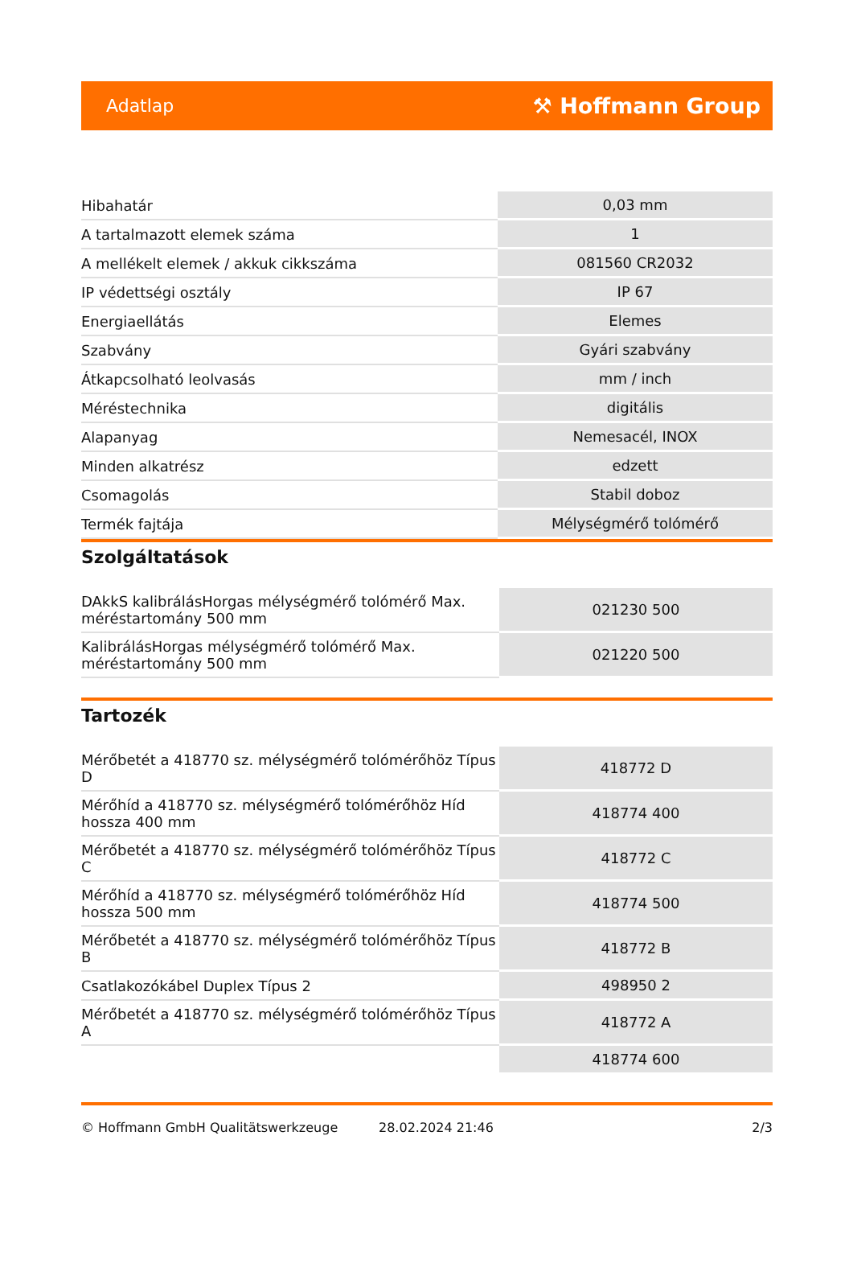Adatlap ⚒ Hoffmann Group
| Hibahatár | 0,03 mm |
| A tartalmazott elemek száma | 1 |
| A mellékelt elemek / akkuk cikkszáma | 081560 CR2032 |
| IP védettségi osztály | IP 67 |
| Energiaellátás | Elemes |
| Szabvány | Gyári szabvány |
| Átkapcsolható leolvasás | mm / inch |
| Méréstechnika | digitális |
| Alapanyag | Nemesacél, INOX |
| Minden alkatrész | edzett |
| Csomagolás | Stabil doboz |
| Termék fajtája | Mélységmérő tolómérő |
Szolgáltatások
| DAkkS kalibrálásHorgas mélységmérő tolómérő Max. méréstartomány 500 mm | 021230 500 |
| KalibrálásHorgas mélységmérő tolómérő Max. méréstartomány 500 mm | 021220 500 |
Tartozék
| Mérőbetét a 418770 sz. mélységmérő tolómérőhöz Típus D | 418772 D |
| Mérőhíd a 418770 sz. mélységmérő tolómérőhöz Híd hossza 400 mm | 418774 400 |
| Mérőbetét a 418770 sz. mélységmérő tolómérőhöz Típus C | 418772 C |
| Mérőhíd a 418770 sz. mélységmérő tolómérőhöz Híd hossza 500 mm | 418774 500 |
| Mérőbetét a 418770 sz. mélységmérő tolómérőhöz Típus B | 418772 B |
| Csatlakozókábel Duplex Típus 2 | 498950 2 |
| Mérőbetét a 418770 sz. mélységmérő tolómérőhöz Típus A | 418772 A |
| | 418774 600 |
© Hoffmann GmbH Qualitätswerkzeuge 28.02.2024 21:46 2/3